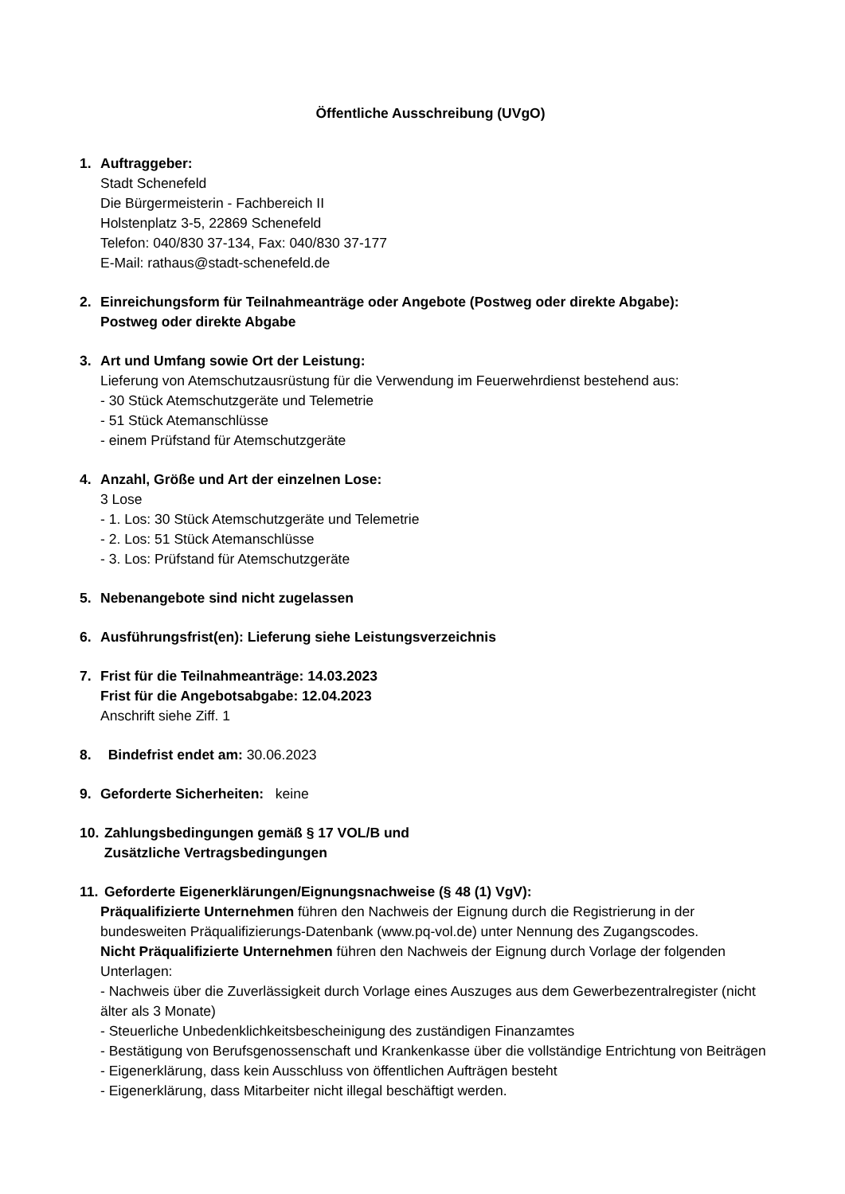Öffentliche Ausschreibung (UVgO)
1. Auftraggeber:
Stadt Schenefeld
Die Bürgermeisterin - Fachbereich II
Holstenplatz 3-5, 22869 Schenefeld
Telefon: 040/830 37-134, Fax: 040/830 37-177
E-Mail: rathaus@stadt-schenefeld.de
2. Einreichungsform für Teilnahmeanträge oder Angebote (Postweg oder direkte Abgabe):
Postweg oder direkte Abgabe
3. Art und Umfang sowie Ort der Leistung:
Lieferung von Atemschutzausrüstung für die Verwendung im Feuerwehrdienst bestehend aus:
- 30 Stück Atemschutzgeräte und Telemetrie
- 51 Stück Atemanschlüsse
- einem Prüfstand für Atemschutzgeräte
4. Anzahl, Größe und Art der einzelnen Lose:
3 Lose
- 1. Los: 30 Stück Atemschutzgeräte und Telemetrie
- 2. Los: 51 Stück Atemanschlüsse
- 3. Los: Prüfstand für Atemschutzgeräte
5. Nebenangebote sind nicht zugelassen
6. Ausführungsfrist(en): Lieferung siehe Leistungsverzeichnis
7. Frist für die Teilnahmeanträge: 14.03.2023
Frist für die Angebotsabgabe: 12.04.2023
Anschrift siehe Ziff. 1
8. Bindefrist endet am: 30.06.2023
9. Geforderte Sicherheiten: keine
10.
Zahlungsbedingungen gemäß § 17 VOL/B und
Zusätzliche Vertragsbedingungen
11.
Geforderte Eigenerklärungen/Eignungsnachweise (§ 48 (1) VgV):
Präqualifizierte Unternehmen führen den Nachweis der Eignung durch die Registrierung in der bundesweiten Präqualifizierungs-Datenbank (www.pq-vol.de) unter Nennung des Zugangscodes.
Nicht Präqualifizierte Unternehmen führen den Nachweis der Eignung durch Vorlage der folgenden Unterlagen:
- Nachweis über die Zuverlässigkeit durch Vorlage eines Auszuges aus dem Gewerbezentralregister (nicht älter als 3 Monate)
- Steuerliche Unbedenklichkeitsbescheinigung des zuständigen Finanzamtes
- Bestätigung von Berufsgenossenschaft und Krankenkasse über die vollständige Entrichtung von Beiträgen
- Eigenerklärung, dass kein Ausschluss von öffentlichen Aufträgen besteht
- Eigenerklärung, dass Mitarbeiter nicht illegal beschäftigt werden.